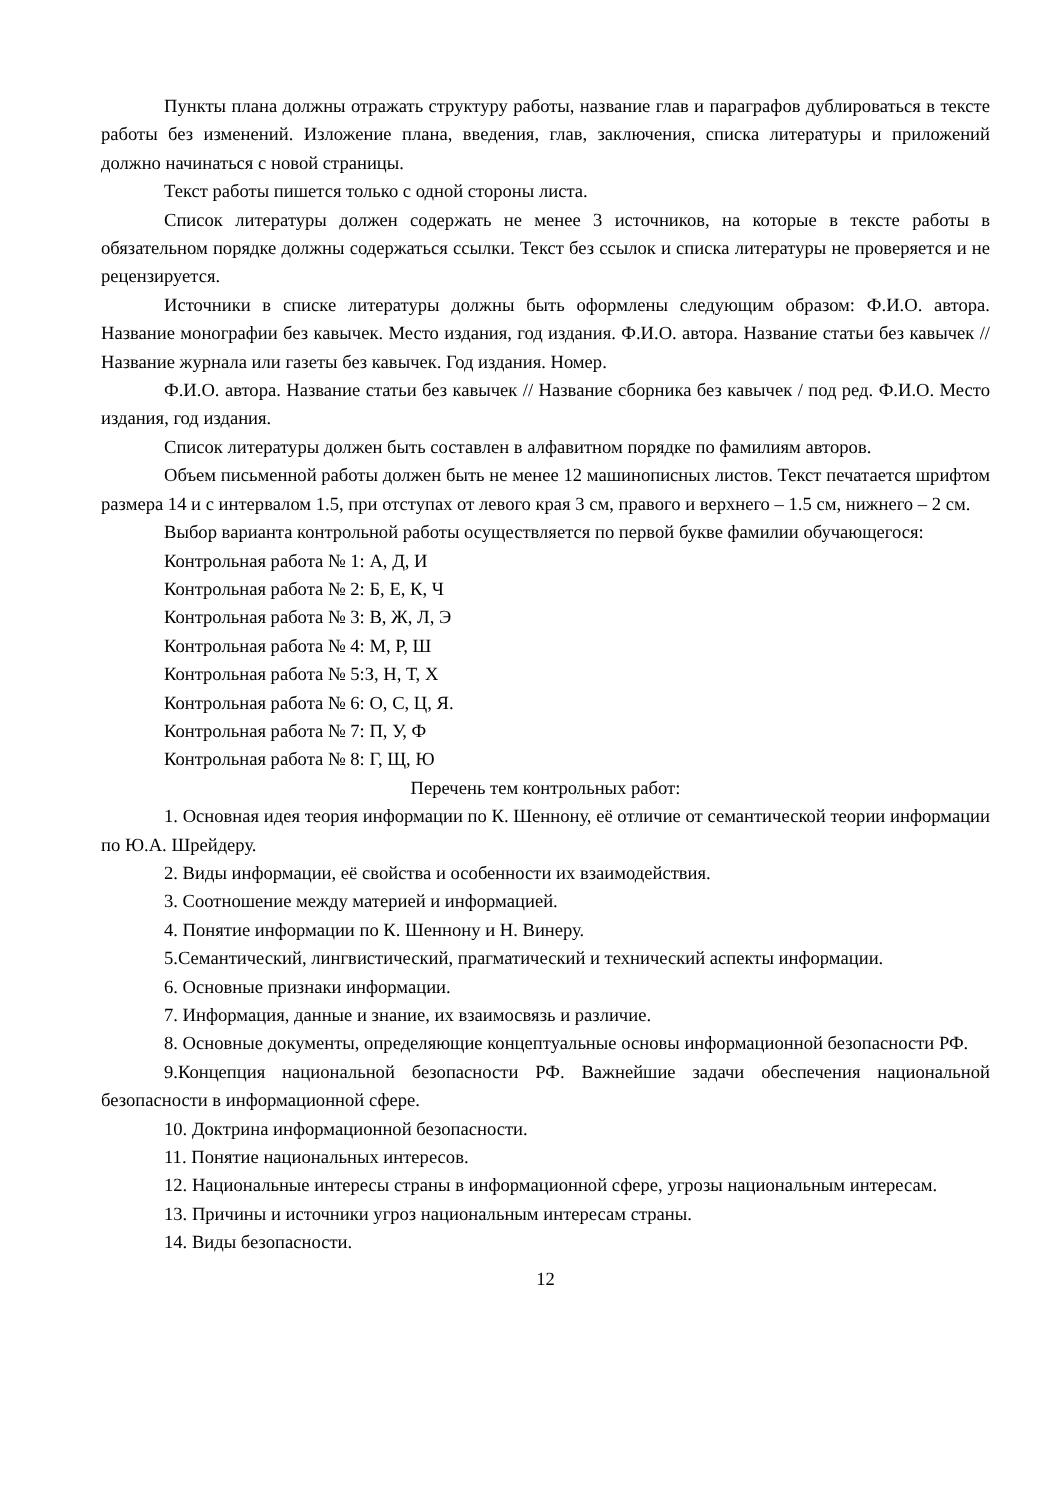Пункты плана должны отражать структуру работы, название глав и параграфов дублироваться в тексте работы без изменений. Изложение плана, введения, глав, заключения, списка литературы и приложений должно начинаться с новой страницы.
Текст работы пишется только с одной стороны листа.
Список литературы должен содержать не менее 3 источников, на которые в тексте работы в обязательном порядке должны содержаться ссылки. Текст без ссылок и списка литературы не проверяется и не рецензируется.
Источники в списке литературы должны быть оформлены следующим образом: Ф.И.О. автора. Название монографии без кавычек. Место издания, год издания. Ф.И.О. автора. Название статьи без кавычек // Название журнала или газеты без кавычек. Год издания. Номер.
Ф.И.О. автора. Название статьи без кавычек // Название сборника без кавычек / под ред. Ф.И.О. Место издания, год издания.
Список литературы должен быть составлен в алфавитном порядке по фамилиям авторов.
Объем письменной работы должен быть не менее 12 машинописных листов. Текст печатается шрифтом размера 14 и с интервалом 1.5, при отступах от левого края 3 см, правого и верхнего – 1.5 см, нижнего – 2 см.
Выбор варианта контрольной работы осуществляется по первой букве фамилии обучающегося:
Контрольная работа № 1: А, Д, И
Контрольная работа № 2: Б, Е, К, Ч
Контрольная работа № 3: В, Ж, Л, Э
Контрольная работа № 4: М, Р, Ш
Контрольная работа № 5:З, Н, Т, Х
Контрольная работа № 6: О, С, Ц, Я.
Контрольная работа № 7: П, У, Ф
Контрольная работа № 8: Г, Щ, Ю
Перечень тем контрольных работ:
1. Основная идея теория информации по К. Шеннону, её отличие от семантической теории информации по Ю.А. Шрейдеру.
2. Виды информации, её свойства и особенности их взаимодействия.
3. Соотношение между материей и информацией.
4. Понятие информации по К. Шеннону и Н. Винеру.
5.Семантический, лингвистический, прагматический и технический аспекты информации.
6. Основные признаки информации.
7. Информация, данные и знание, их взаимосвязь и различие.
8. Основные документы, определяющие концептуальные основы информационной безопасности РФ.
9.Концепция национальной безопасности РФ. Важнейшие задачи обеспечения национальной безопасности в информационной сфере.
10. Доктрина информационной безопасности.
11. Понятие национальных интересов.
12. Национальные интересы страны в информационной сфере, угрозы национальным интересам.
13. Причины и источники угроз национальным интересам страны.
14. Виды безопасности.
12